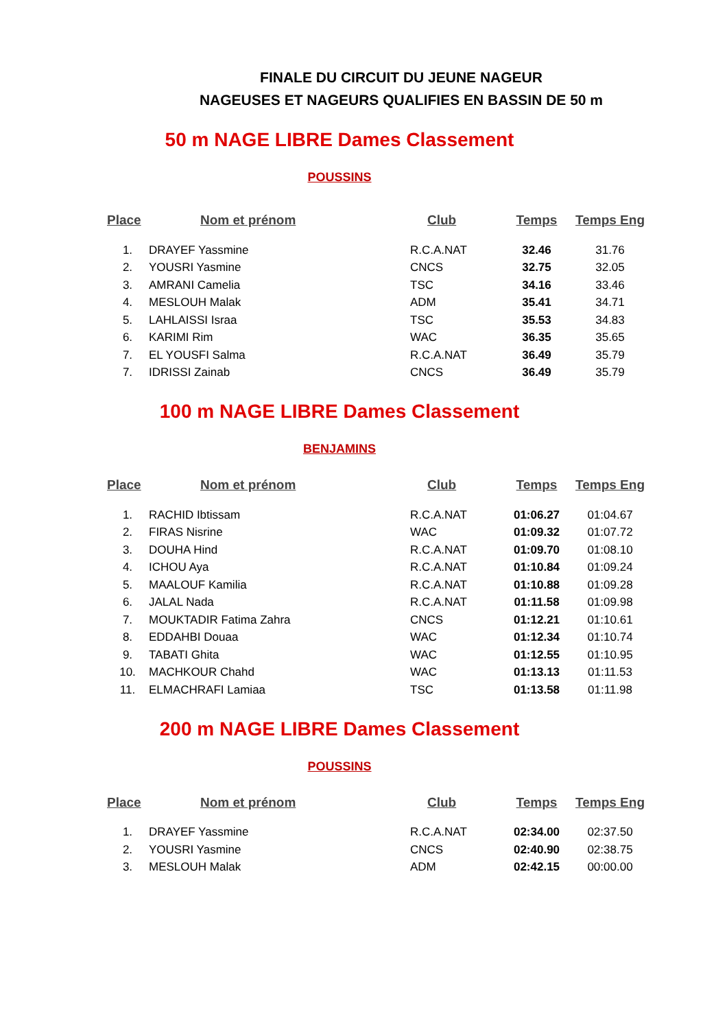FINALE DU CIRCUIT DU JEUNE NAGEUR
NAGEUSES ET NAGEURS QUALIFIES EN BASSIN DE 50 m
50 m NAGE LIBRE Dames Classement
POUSSINS
| Place | Nom et prénom | Club | Temps | Temps Eng |
| --- | --- | --- | --- | --- |
| 1. | DRAYEF Yassmine | R.C.A.NAT | 32.46 | 31.76 |
| 2. | YOUSRI Yasmine | CNCS | 32.75 | 32.05 |
| 3. | AMRANI Camelia | TSC | 34.16 | 33.46 |
| 4. | MESLOUH Malak | ADM | 35.41 | 34.71 |
| 5. | LAHLAISSI Israa | TSC | 35.53 | 34.83 |
| 6. | KARIMI Rim | WAC | 36.35 | 35.65 |
| 7. | EL YOUSFI Salma | R.C.A.NAT | 36.49 | 35.79 |
| 7. | IDRISSI Zainab | CNCS | 36.49 | 35.79 |
100 m NAGE LIBRE Dames Classement
BENJAMINS
| Place | Nom et prénom | Club | Temps | Temps Eng |
| --- | --- | --- | --- | --- |
| 1. | RACHID Ibtissam | R.C.A.NAT | 01:06.27 | 01:04.67 |
| 2. | FIRAS Nisrine | WAC | 01:09.32 | 01:07.72 |
| 3. | DOUHA Hind | R.C.A.NAT | 01:09.70 | 01:08.10 |
| 4. | ICHOU Aya | R.C.A.NAT | 01:10.84 | 01:09.24 |
| 5. | MAALOUF Kamilia | R.C.A.NAT | 01:10.88 | 01:09.28 |
| 6. | JALAL Nada | R.C.A.NAT | 01:11.58 | 01:09.98 |
| 7. | MOUKTADIR Fatima Zahra | CNCS | 01:12.21 | 01:10.61 |
| 8. | EDDAHBI Douaa | WAC | 01:12.34 | 01:10.74 |
| 9. | TABATI Ghita | WAC | 01:12.55 | 01:10.95 |
| 10. | MACHKOUR Chahd | WAC | 01:13.13 | 01:11.53 |
| 11. | ELMACHRAFI Lamiaa | TSC | 01:13.58 | 01:11.98 |
200 m NAGE LIBRE Dames Classement
POUSSINS
| Place | Nom et prénom | Club | Temps | Temps Eng |
| --- | --- | --- | --- | --- |
| 1. | DRAYEF Yassmine | R.C.A.NAT | 02:34.00 | 02:37.50 |
| 2. | YOUSRI Yasmine | CNCS | 02:40.90 | 02:38.75 |
| 3. | MESLOUH Malak | ADM | 02:42.15 | 00:00.00 |